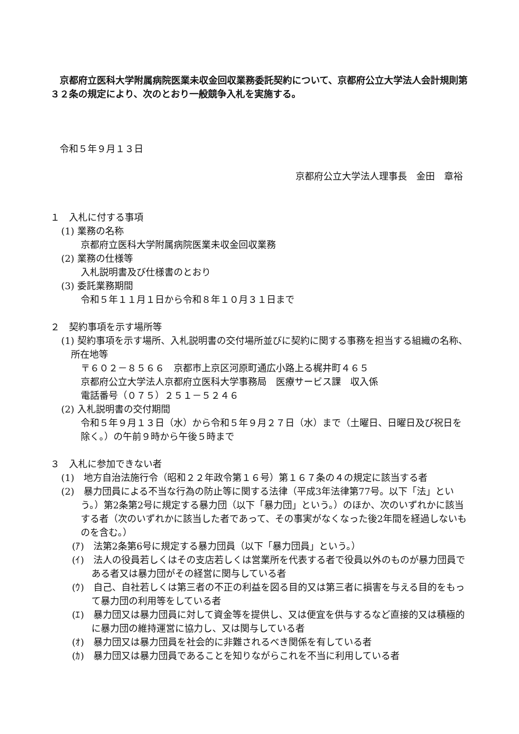京都府立医科大学附属病院医業未収金回収業務委託契約について、京都府公立大学法人会計規則第３２条の規定により、次のとおり一般競争入札を実施する。
　令和５年９月１３日
京都府公立大学法人理事長　金田　章裕
１　入札に付する事項
(1) 業務の名称
京都府立医科大学附属病院医業未収金回収業務
(2) 業務の仕様等
入札説明書及び仕様書のとおり
(3) 委託業務期間
令和５年１１月１日から令和８年１０月３１日まで
２　契約事項を示す場所等
(1) 契約事項を示す場所、入札説明書の交付場所並びに契約に関する事務を担当する組織の名称、所在地等
〒６０２－８５６６　京都市上京区河原町通広小路上る梶井町４６５
京都府公立大学法人京都府立医科大学事務局　医療サービス課　収入係
電話番号（０７５）２５１－５２４６
(2) 入札説明書の交付期間
令和５年９月１３日（水）から令和５年９月２７日（水）まで（土曜日、日曜日及び祝日を除く。）の午前９時から午後５時まで
３　入札に参加できない者
(1)　地方自治法施行令（昭和２２年政令第１６号）第１６７条の４の規定に該当する者
(2)　暴力団員による不当な行為の防止等に関する法律（平成3年法律第77号。以下「法」という。）第2条第2号に規定する暴力団（以下「暴力団」という。）のほか、次のいずれかに該当する者（次のいずれかに該当した者であって、その事実がなくなった後2年間を経過しないものを含む。）
(ｱ)　法第2条第6号に規定する暴力団員（以下「暴力団員」という。）
(ｲ)　法人の役員若しくはその支店若しくは営業所を代表する者で役員以外のものが暴力団員である者又は暴力団がその経営に関与している者
(ｳ)　自己、自社若しくは第三者の不正の利益を図る目的又は第三者に損害を与える目的をもって暴力団の利用等をしている者
(ｴ)　暴力団又は暴力団員に対して資金等を提供し、又は便宜を供与するなど直接的又は積極的に暴力団の維持運営に協力し、又は関与している者
(ｵ)　暴力団又は暴力団員を社会的に非難されるべき関係を有している者
(ｶ)　暴力団又は暴力団員であることを知りながらこれを不当に利用している者